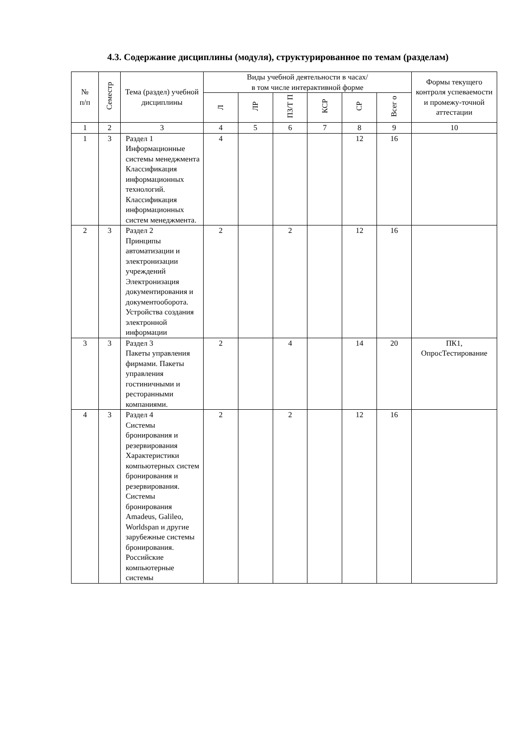4.3. Содержание дисциплины (модуля), структурированное по темам (разделам)
| № п/п | Семестр | Тема (раздел) учебной дисциплины | Виды учебной деятельности в часах/ в том числе интерактивной форме | | | | | | Формы текущего контроля успеваемости и промежу-точной аттестации |
| --- | --- | --- | --- | --- | --- | --- | --- | --- | --- |
| | | | Л | ЛР | ПЗ/Т П | КСР | СР | Всег о | |
| 1 | 2 | 3 | 4 | 5 | 6 | 7 | 8 | 9 | 10 |
| 1 | 3 | Раздел 1 Информационные системы менеджмента Классификация информационных технологий. Классификация информационных систем менеджмента. | 4 | | | | 12 | 16 | |
| 2 | 3 | Раздел 2 Принципы автоматизации и электронизации учреждений Электронизация документирования и документооборота. Устройства создания электронной информации | 2 | | 2 | | 12 | 16 | |
| 3 | 3 | Раздел 3 Пакеты управления фирмами. Пакеты управления гостиничными и ресторанными компаниями. | 2 | | 4 | | 14 | 20 | ПК1, ОпросТестирование |
| 4 | 3 | Раздел 4 Системы бронирования и резервирования Характеристики компьютерных систем бронирования и резервирования. Системы бронирования Amadeus, Galileo, Worldspan и другие зарубежные системы бронирования. Российские компьютерные системы | 2 | | 2 | | 12 | 16 | |